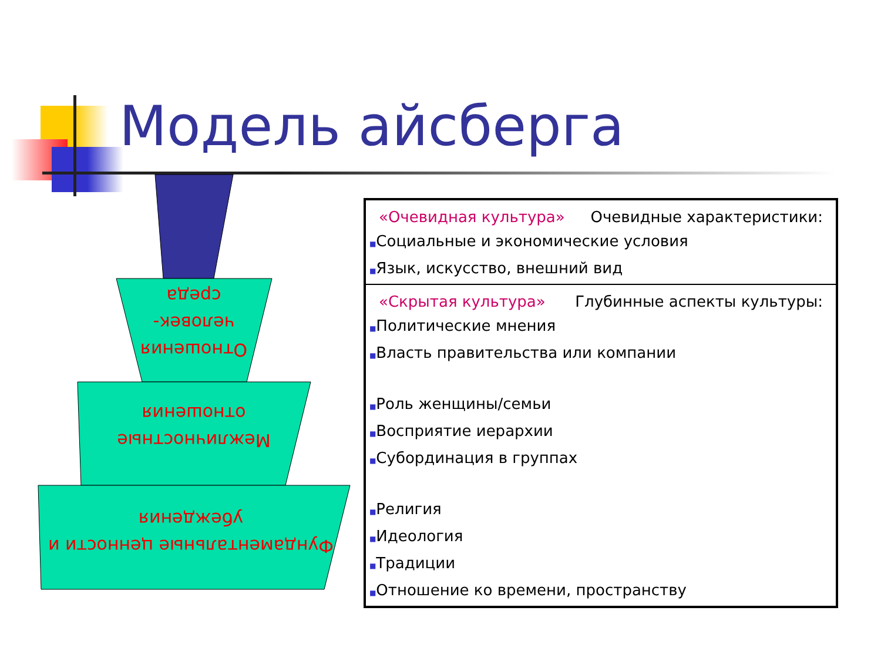Модель айсберга
Отношения человек-среда
Межличностные отношения
Фундаментальные ценности и убеждения
«Очевидная культура» Очевидные характеристики:
■Социальные и экономические условия
■Язык, искусство, внешний вид
«Скрытая культура» Глубинные аспекты культуры:
■Политические мнения
■Власть правительства или компании
■Роль женщины/семьи
■Восприятие иерархии
■Субординация в группах
■Религия
■Идеология
■Традиции
■Отношение ко времени, пространству